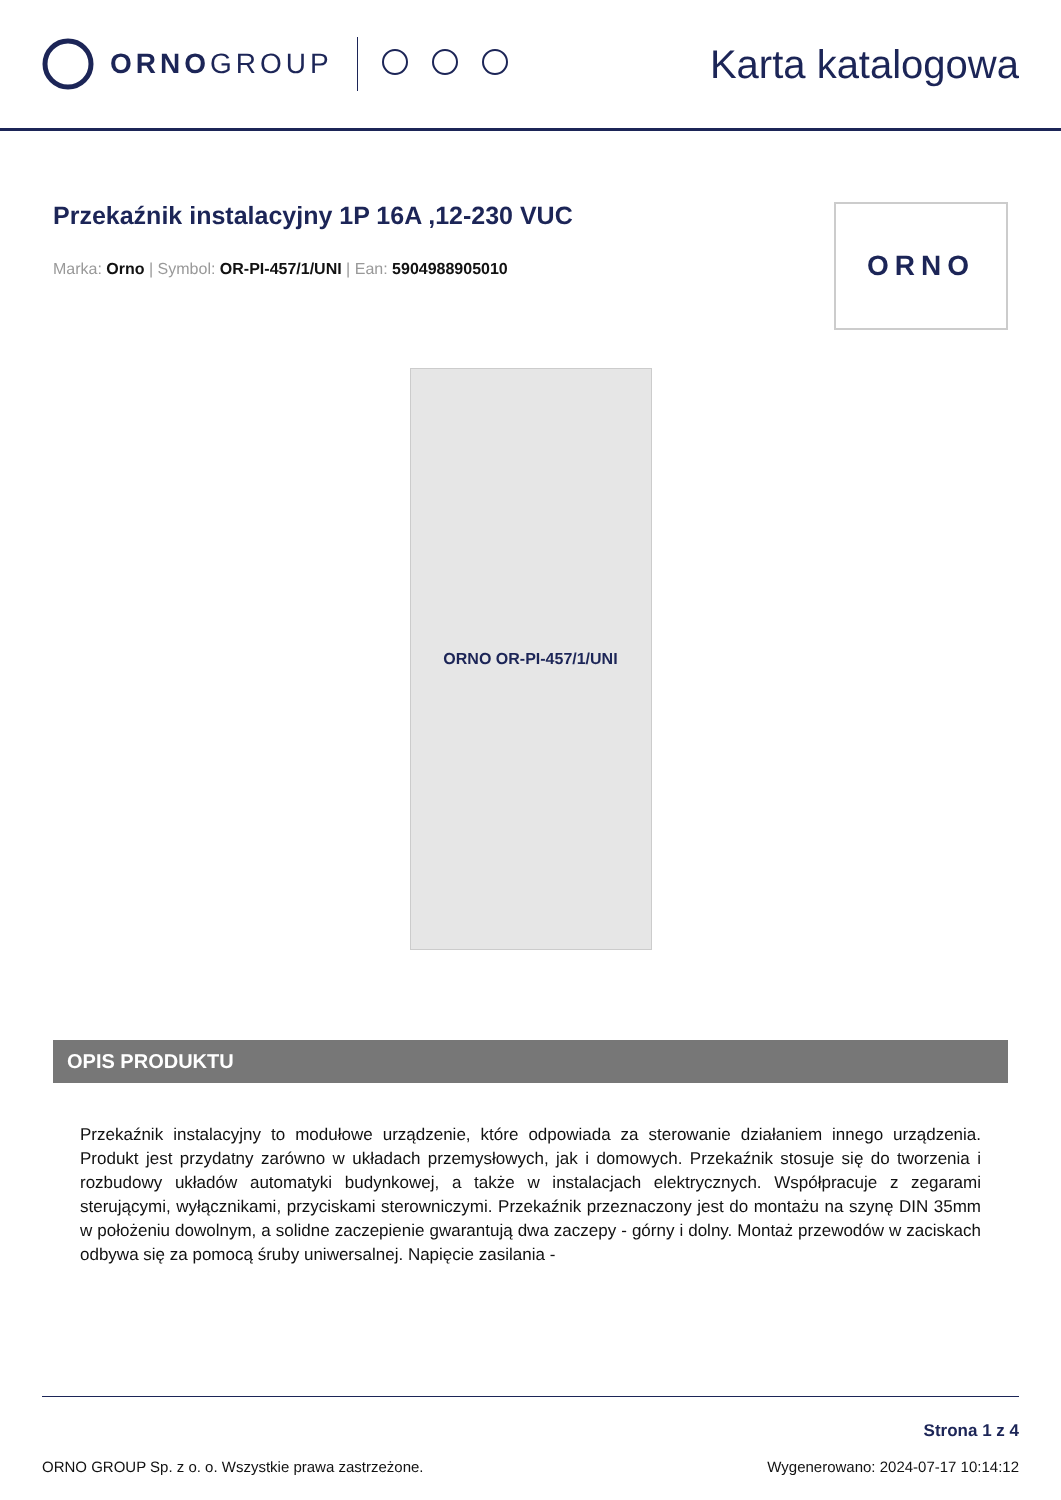ORNOGROUP
Karta katalogowa
Przekaźnik instalacyjny 1P 16A ,12-230 VUC
Marka: Orno | Symbol: OR-PI-457/1/UNI | Ean: 5904988905010
ORNO
ORNO OR-PI-457/1/UNI
OPIS PRODUKTU
Przekaźnik instalacyjny to modułowe urządzenie, które odpowiada za sterowanie działaniem innego urządzenia. Produkt jest przydatny zarówno w układach przemysłowych, jak i domowych. Przekaźnik stosuje się do tworzenia i rozbudowy układów automatyki budynkowej, a także w instalacjach elektrycznych. Współpracuje z zegarami sterującymi, wyłącznikami, przyciskami sterowniczymi. Przekaźnik przeznaczony jest do montażu na szynę DIN 35mm w położeniu dowolnym, a solidne zaczepienie gwarantują dwa zaczepy - górny i dolny. Montaż przewodów w zaciskach odbywa się za pomocą śruby uniwersalnej. Napięcie zasilania -
ORNO GROUP Sp. z o. o. Wszystkie prawa zastrzeżone.
Strona 1 z 4
Wygenerowano: 2024-07-17 10:14:12